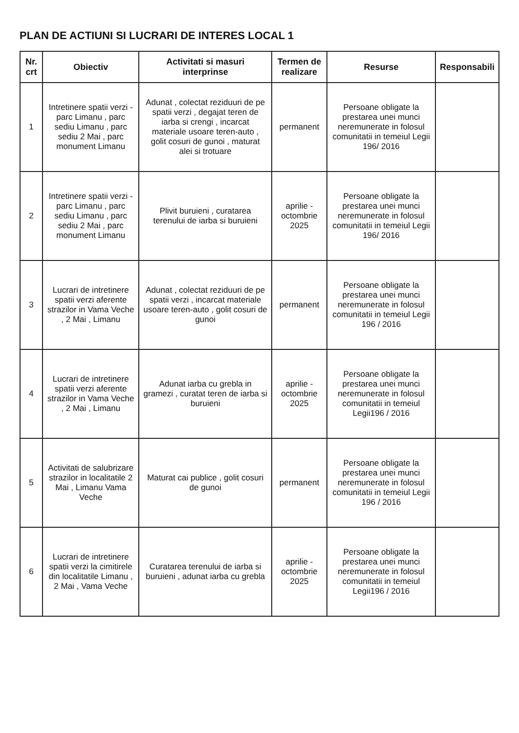PLAN DE ACTIUNI SI LUCRARI DE INTERES LOCAL 1
| Nr. crt | Obiectiv | Activitati si masuri interprinse | Termen de realizare | Resurse | Responsabili |
| --- | --- | --- | --- | --- | --- |
| 1 | Intretinere spatii verzi - parc Limanu , parc sediu Limanu , parc sediu 2 Mai , parc monument Limanu | Adunat , colectat reziduuri de pe spatii verzi , degajat teren de iarba si crengi , incarcat materiale usoare teren-auto , golit cosuri de gunoi , maturat alei si trotuare | permanent | Persoane obligate la prestarea unei munci neremunerate in folosul comunitatii in temeiul Legii 196/ 2016 | |
| 2 | Intretinere spatii verzi - parc Limanu , parc sediu Limanu , parc sediu 2 Mai , parc monument Limanu | Plivit buruieni , curatarea terenului de iarba si buruieni | aprilie - octombrie 2025 | Persoane obligate la prestarea unei munci neremunerate in folosul comunitatii in temeiul Legii 196/ 2016 | |
| 3 | Lucrari de intretinere spatii verzi aferente strazilor in Vama Veche , 2 Mai , Limanu | Adunat , colectat reziduuri de pe spatii verzi , incarcat materiale usoare teren-auto , golit cosuri de gunoi | permanent | Persoane obligate la prestarea unei munci neremunerate in folosul comunitatii in temeiul Legii 196 / 2016 | |
| 4 | Lucrari de intretinere spatii verzi aferente strazilor in Vama Veche , 2 Mai , Limanu | Adunat iarba cu grebla in gramezi , curatat teren de iarba si buruieni | aprilie - octombrie 2025 | Persoane obligate la prestarea unei munci neremunerate in folosul comunitatii in temeiul Legii196 / 2016 | |
| 5 | Activitati de salubrizare strazilor in localitatile 2 Mai , Limanu Vama Veche | Maturat cai publice , golit cosuri de gunoi | permanent | Persoane obligate la prestarea unei munci neremunerate in folosul comunitatii in temeiul Legii 196 / 2016 | |
| 6 | Lucrari de intretinere spatii verzi la cimitirele din localitatile Limanu , 2 Mai , Vama Veche | Curatarea terenului de iarba si buruieni , adunat iarba cu grebla | aprilie - octombrie 2025 | Persoane obligate la prestarea unei munci neremunerate in folosul comunitatii in temeiul Legii196 / 2016 | |